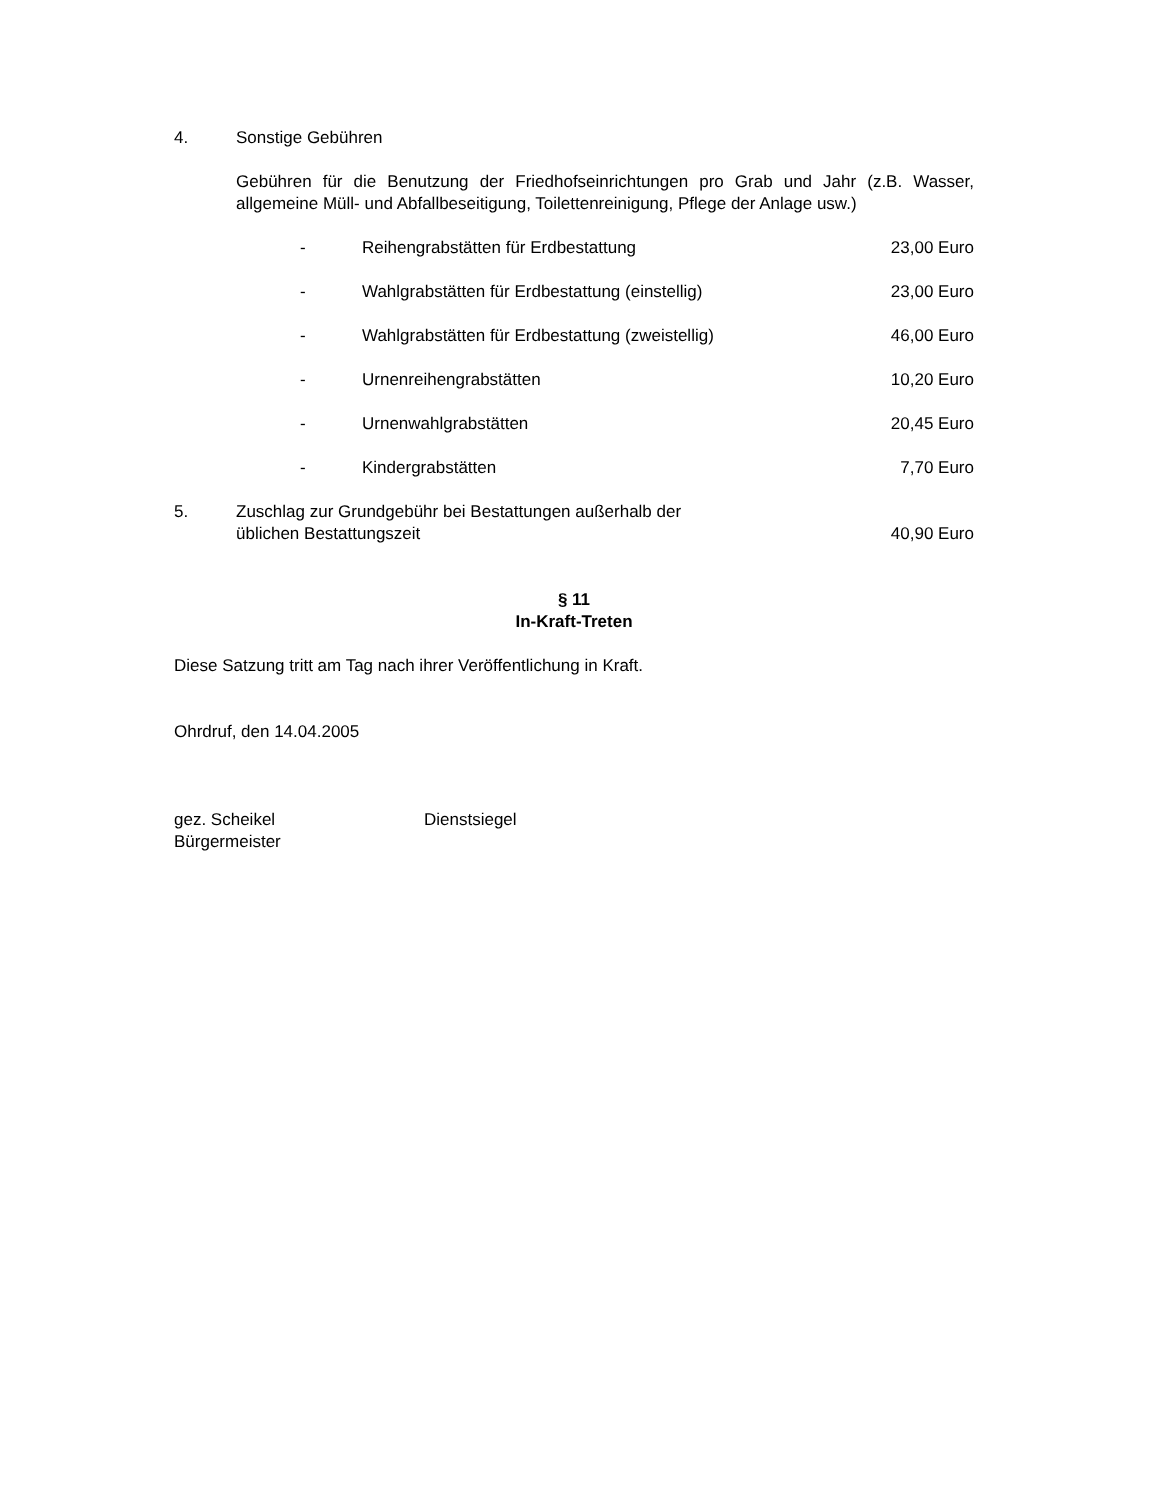4. Sonstige Gebühren
Gebühren für die Benutzung der Friedhofseinrichtungen pro Grab und Jahr (z.B. Wasser, allgemeine Müll- und Abfallbeseitigung, Toilettenreinigung, Pflege der Anlage usw.)
- Reihengrabstätten für Erdbestattung 23,00 Euro
- Wahlgrabstätten für Erdbestattung (einstellig) 23,00 Euro
- Wahlgrabstätten für Erdbestattung (zweistellig) 46,00 Euro
- Urnenreihengrabstätten 10,20 Euro
- Urnenwahlgrabstätten 20,45 Euro
- Kindergrabstätten 7,70 Euro
5. Zuschlag zur Grundgebühr bei Bestattungen außerhalb der
üblichen Bestattungszeit 40,90 Euro
§ 11
In-Kraft-Treten
Diese Satzung tritt am Tag nach ihrer Veröffentlichung in Kraft.
Ohrdruf, den 14.04.2005
gez. Scheikel
Bürgermeister Dienstsiegel